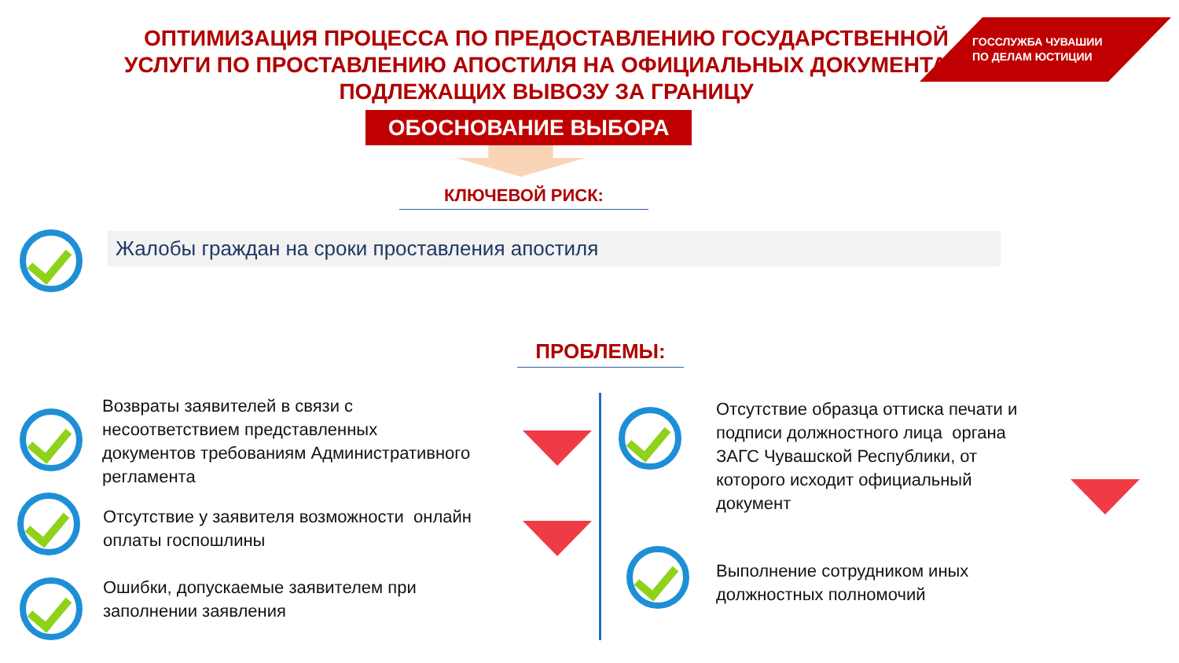ОПТИМИЗАЦИЯ ПРОЦЕССА ПО ПРЕДОСТАВЛЕНИЮ ГОСУДАРСТВЕННОЙ УСЛУГИ ПО ПРОСТАВЛЕНИЮ АПОСТИЛЯ НА ОФИЦИАЛЬНЫХ ДОКУМЕНТАХ, ПОДЛЕЖАЩИХ ВЫВОЗУ ЗА ГРАНИЦУ
ГОССЛУЖБА ЧУВАШИИ
ПО ДЕЛАМ ЮСТИЦИИ
ОБОСНОВАНИЕ ВЫБОРА
КЛЮЧЕВОЙ РИСК:
Жалобы граждан на сроки проставления апостиля
ПРОБЛЕМЫ:
Возвраты заявителей в связи с
несоответствием представленных
документов требованиям Административного
регламента
Отсутствие у заявителя возможности онлайн
оплаты госпошлины
Ошибки, допускаемые заявителем при
заполнении заявления
Отсутствие образца оттиска печати и
подписи должностного лица органа
ЗАГС Чувашской Республики, от
которого исходит официальный
документ
Выполнение сотрудником иных
должностных полномочий